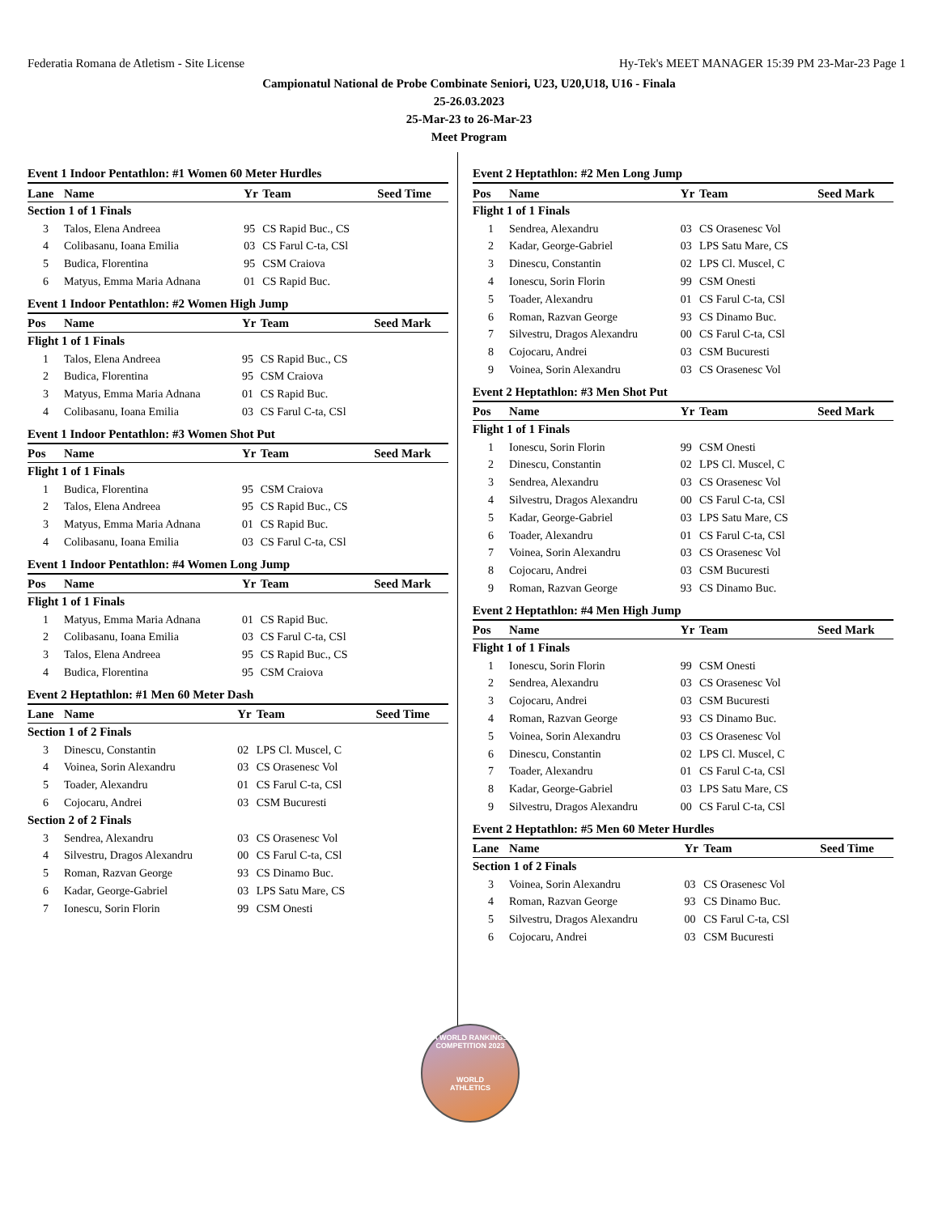Federatia Romana de Atletism - Site License Hy-Tek's MEET MANAGER 15:39 PM 23-Mar-23 Page 1
Campionatul National de Probe Combinate Seniori, U23, U20,U18, U16 - Finala
25-26.03.2023
25-Mar-23 to 26-Mar-23
Meet Program
Event 1 Indoor Pentathlon: #1 Women 60 Meter Hurdles
| Lane | Name | Yr | Team | Seed Time |
| --- | --- | --- | --- | --- |
| Section 1 of 1 Finals | | | | |
| 3 | Talos, Elena Andreea | 95 | CS Rapid Buc., CS | |
| 4 | Colibasanu, Ioana Emilia | 03 | CS Farul C-ta, CSl | |
| 5 | Budica, Florentina | 95 | CSM Craiova | |
| 6 | Matyus, Emma Maria Adnana | 01 | CS Rapid Buc. | |
Event 1 Indoor Pentathlon: #2 Women High Jump
| Pos | Name | Yr | Team | Seed Mark |
| --- | --- | --- | --- | --- |
| Flight 1 of 1 Finals | | | | |
| 1 | Talos, Elena Andreea | 95 | CS Rapid Buc., CS | |
| 2 | Budica, Florentina | 95 | CSM Craiova | |
| 3 | Matyus, Emma Maria Adnana | 01 | CS Rapid Buc. | |
| 4 | Colibasanu, Ioana Emilia | 03 | CS Farul C-ta, CSl | |
Event 1 Indoor Pentathlon: #3 Women Shot Put
| Pos | Name | Yr | Team | Seed Mark |
| --- | --- | --- | --- | --- |
| Flight 1 of 1 Finals | | | | |
| 1 | Budica, Florentina | 95 | CSM Craiova | |
| 2 | Talos, Elena Andreea | 95 | CS Rapid Buc., CS | |
| 3 | Matyus, Emma Maria Adnana | 01 | CS Rapid Buc. | |
| 4 | Colibasanu, Ioana Emilia | 03 | CS Farul C-ta, CSl | |
Event 1 Indoor Pentathlon: #4 Women Long Jump
| Pos | Name | Yr | Team | Seed Mark |
| --- | --- | --- | --- | --- |
| Flight 1 of 1 Finals | | | | |
| 1 | Matyus, Emma Maria Adnana | 01 | CS Rapid Buc. | |
| 2 | Colibasanu, Ioana Emilia | 03 | CS Farul C-ta, CSl | |
| 3 | Talos, Elena Andreea | 95 | CS Rapid Buc., CS | |
| 4 | Budica, Florentina | 95 | CSM Craiova | |
Event 2 Heptathlon: #1 Men 60 Meter Dash
| Lane | Name | Yr | Team | Seed Time |
| --- | --- | --- | --- | --- |
| Section 1 of 2 Finals | | | | |
| 3 | Dinescu, Constantin | 02 | LPS Cl. Muscel, C | |
| 4 | Voinea, Sorin Alexandru | 03 | CS Orasenesc Vol | |
| 5 | Toader, Alexandru | 01 | CS Farul C-ta, CSl | |
| 6 | Cojocaru, Andrei | 03 | CSM Bucuresti | |
| Section 2 of 2 Finals | | | | |
| 3 | Sendrea, Alexandru | 03 | CS Orasenesc Vol | |
| 4 | Silvestru, Dragos Alexandru | 00 | CS Farul C-ta, CSl | |
| 5 | Roman, Razvan George | 93 | CS Dinamo Buc. | |
| 6 | Kadar, George-Gabriel | 03 | LPS Satu Mare, CS | |
| 7 | Ionescu, Sorin Florin | 99 | CSM Onesti | |
Event 2 Heptathlon: #2 Men Long Jump
| Pos | Name | Yr | Team | Seed Mark |
| --- | --- | --- | --- | --- |
| Flight 1 of 1 Finals | | | | |
| 1 | Sendrea, Alexandru | 03 | CS Orasenesc Vol | |
| 2 | Kadar, George-Gabriel | 03 | LPS Satu Mare, CS | |
| 3 | Dinescu, Constantin | 02 | LPS Cl. Muscel, C | |
| 4 | Ionescu, Sorin Florin | 99 | CSM Onesti | |
| 5 | Toader, Alexandru | 01 | CS Farul C-ta, CSl | |
| 6 | Roman, Razvan George | 93 | CS Dinamo Buc. | |
| 7 | Silvestru, Dragos Alexandru | 00 | CS Farul C-ta, CSl | |
| 8 | Cojocaru, Andrei | 03 | CSM Bucuresti | |
| 9 | Voinea, Sorin Alexandru | 03 | CS Orasenesc Vol | |
Event 2 Heptathlon: #3 Men Shot Put
| Pos | Name | Yr | Team | Seed Mark |
| --- | --- | --- | --- | --- |
| Flight 1 of 1 Finals | | | | |
| 1 | Ionescu, Sorin Florin | 99 | CSM Onesti | |
| 2 | Dinescu, Constantin | 02 | LPS Cl. Muscel, C | |
| 3 | Sendrea, Alexandru | 03 | CS Orasenesc Vol | |
| 4 | Silvestru, Dragos Alexandru | 00 | CS Farul C-ta, CSl | |
| 5 | Kadar, George-Gabriel | 03 | LPS Satu Mare, CS | |
| 6 | Toader, Alexandru | 01 | CS Farul C-ta, CSl | |
| 7 | Voinea, Sorin Alexandru | 03 | CS Orasenesc Vol | |
| 8 | Cojocaru, Andrei | 03 | CSM Bucuresti | |
| 9 | Roman, Razvan George | 93 | CS Dinamo Buc. | |
Event 2 Heptathlon: #4 Men High Jump
| Pos | Name | Yr | Team | Seed Mark |
| --- | --- | --- | --- | --- |
| Flight 1 of 1 Finals | | | | |
| 1 | Ionescu, Sorin Florin | 99 | CSM Onesti | |
| 2 | Sendrea, Alexandru | 03 | CS Orasenesc Vol | |
| 3 | Cojocaru, Andrei | 03 | CSM Bucuresti | |
| 4 | Roman, Razvan George | 93 | CS Dinamo Buc. | |
| 5 | Voinea, Sorin Alexandru | 03 | CS Orasenesc Vol | |
| 6 | Dinescu, Constantin | 02 | LPS Cl. Muscel, C | |
| 7 | Toader, Alexandru | 01 | CS Farul C-ta, CSl | |
| 8 | Kadar, George-Gabriel | 03 | LPS Satu Mare, CS | |
| 9 | Silvestru, Dragos Alexandru | 00 | CS Farul C-ta, CSl | |
Event 2 Heptathlon: #5 Men 60 Meter Hurdles
| Lane | Name | Yr | Team | Seed Time |
| --- | --- | --- | --- | --- |
| Section 1 of 2 Finals | | | | |
| 3 | Voinea, Sorin Alexandru | 03 | CS Orasenesc Vol | |
| 4 | Roman, Razvan George | 93 | CS Dinamo Buc. | |
| 5 | Silvestru, Dragos Alexandru | 00 | CS Farul C-ta, CSl | |
| 6 | Cojocaru, Andrei | 03 | CSM Bucuresti | |
A WORLD RANKINGS COMPETITION 2023
WORLD
ATHLETICS